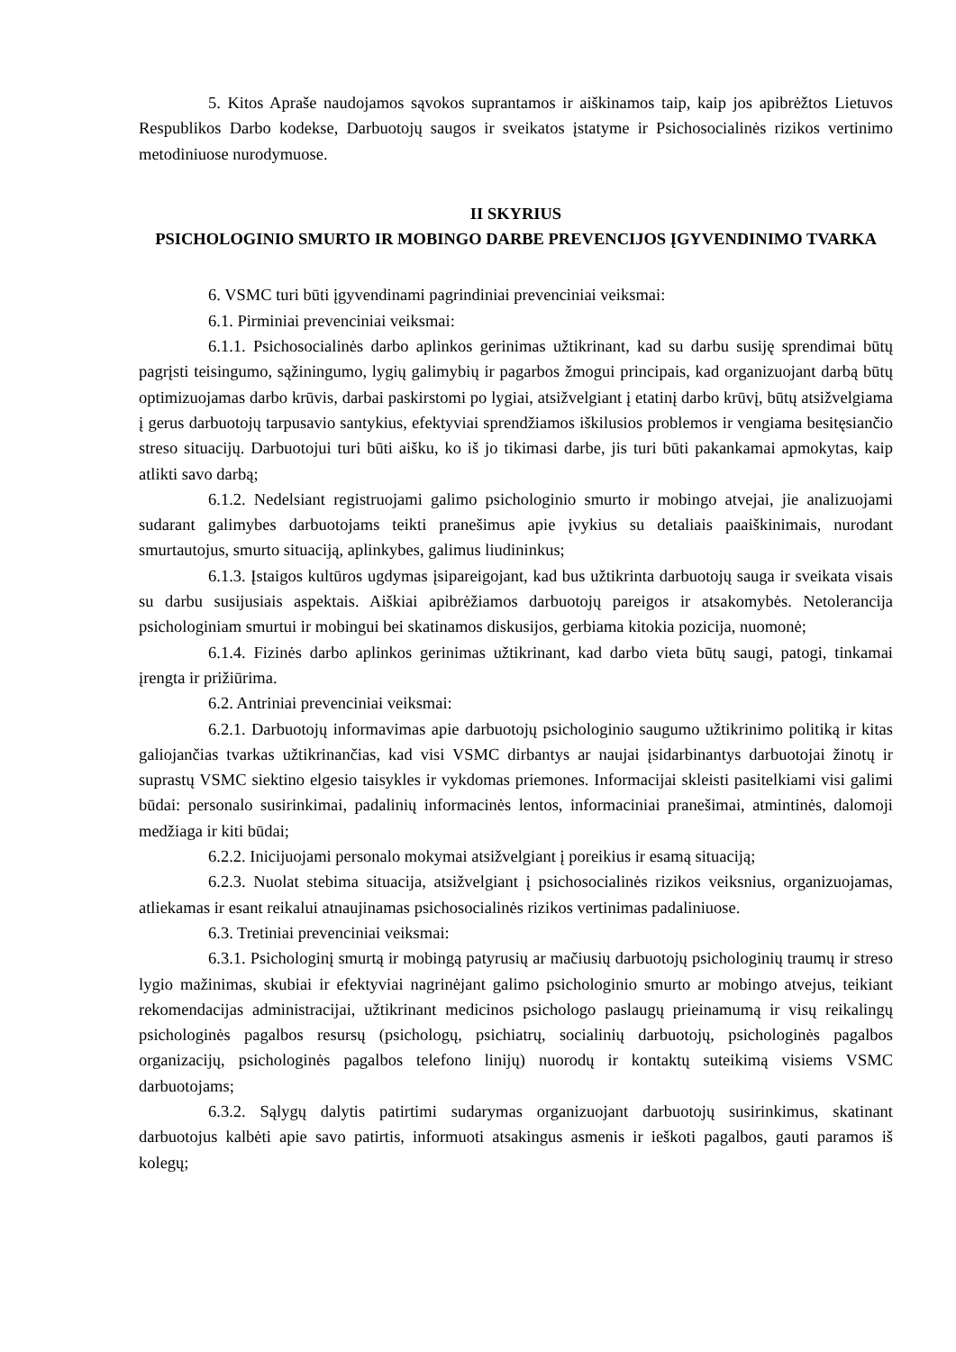5. Kitos Apraše naudojamos sąvokos suprantamos ir aiškinamos taip, kaip jos apibrėžtos Lietuvos Respublikos Darbo kodekse, Darbuotojų saugos ir sveikatos įstatyme ir Psichosocialinės rizikos vertinimo metodiniuose nurodymuose.
II SKYRIUS
PSICHOLOGINIO SMURTO IR MOBINGO DARBE PREVENCIJOS ĮGYVENDINIMO TVARKA
6. VSMC turi būti įgyvendinami pagrindiniai prevenciniai veiksmai:
6.1. Pirminiai prevenciniai veiksmai:
6.1.1. Psichosocialinės darbo aplinkos gerinimas užtikrinant, kad su darbu susiję sprendimai būtų pagrįsti teisingumo, sąžiningumo, lygių galimybių ir pagarbos žmogui principais, kad organizuojant darbą būtų optimizuojamas darbo krūvis, darbai paskirstomi po lygiai, atsižvelgiant į etatinį darbo krūvį, būtų atsižvelgiama į gerus darbuotojų tarpusavio santykius, efektyviai sprendžiamos iškilusios problemos ir vengiama besitęsiančio streso situacijų. Darbuotojui turi būti aišku, ko iš jo tikimasi darbe, jis turi būti pakankamai apmokytas, kaip atlikti savo darbą;
6.1.2. Nedelsiant registruojami galimo psichologinio smurto ir mobingo atvejai, jie analizuojami sudarant galimybes darbuotojams teikti pranešimus apie įvykius su detaliais paaiškinimais, nurodant smurtautojus, smurto situaciją, aplinkybes, galimus liudininkus;
6.1.3. Įstaigos kultūros ugdymas įsipareigojant, kad bus užtikrinta darbuotojų sauga ir sveikata visais su darbu susijusiais aspektais. Aiškiai apibrėžiamos darbuotojų pareigos ir atsakomybės. Netolerancija psichologiniam smurtui ir mobingui bei skatinamos diskusijos, gerbiama kitokia pozicija, nuomonė;
6.1.4. Fizinės darbo aplinkos gerinimas užtikrinant, kad darbo vieta būtų saugi, patogi, tinkamai įrengta ir prižiūrima.
6.2. Antriniai prevenciniai veiksmai:
6.2.1. Darbuotojų informavimas apie darbuotojų psichologinio saugumo užtikrinimo politiką ir kitas galiojančias tvarkas užtikrinančias, kad visi VSMC dirbantys ar naujai įsidarbinantys darbuotojai žinotų ir suprastų VSMC siektino elgesio taisykles ir vykdomas priemones. Informacijai skleisti pasitelkiami visi galimi būdai: personalo susirinkimai, padalinių informacinės lentos, informaciniai pranešimai, atmintinės, dalomoji medžiaga ir kiti būdai;
6.2.2. Inicijuojami personalo mokymai atsižvelgiant į poreikius ir esamą situaciją;
6.2.3. Nuolat stebima situacija, atsižvelgiant į psichosocialinės rizikos veiksnius, organizuojamas, atliekamas ir esant reikalui atnaujinamas psichosocialinės rizikos vertinimas padaliniuose.
6.3. Tretiniai prevenciniai veiksmai:
6.3.1. Psichologinį smurtą ir mobingą patyrusių ar mačiusių darbuotojų psichologinių traumų ir streso lygio mažinimas, skubiai ir efektyviai nagrinėjant galimo psichologinio smurto ar mobingo atvejus, teikiant rekomendacijas administracijai, užtikrinant medicinos psichologo paslaugų prieinamumą ir visų reikalingų psichologinės pagalbos resursų (psichologų, psichiatrų, socialinių darbuotojų, psichologinės pagalbos organizacijų, psichologinės pagalbos telefono linijų) nuorodų ir kontaktų suteikimą visiems VSMC darbuotojams;
6.3.2. Sąlygų dalytis patirtimi sudarymas organizuojant darbuotojų susirinkimus, skatinant darbuotojus kalbėti apie savo patirtis, informuoti atsakingus asmenis ir ieškoti pagalbos, gauti paramos iš kolegų;